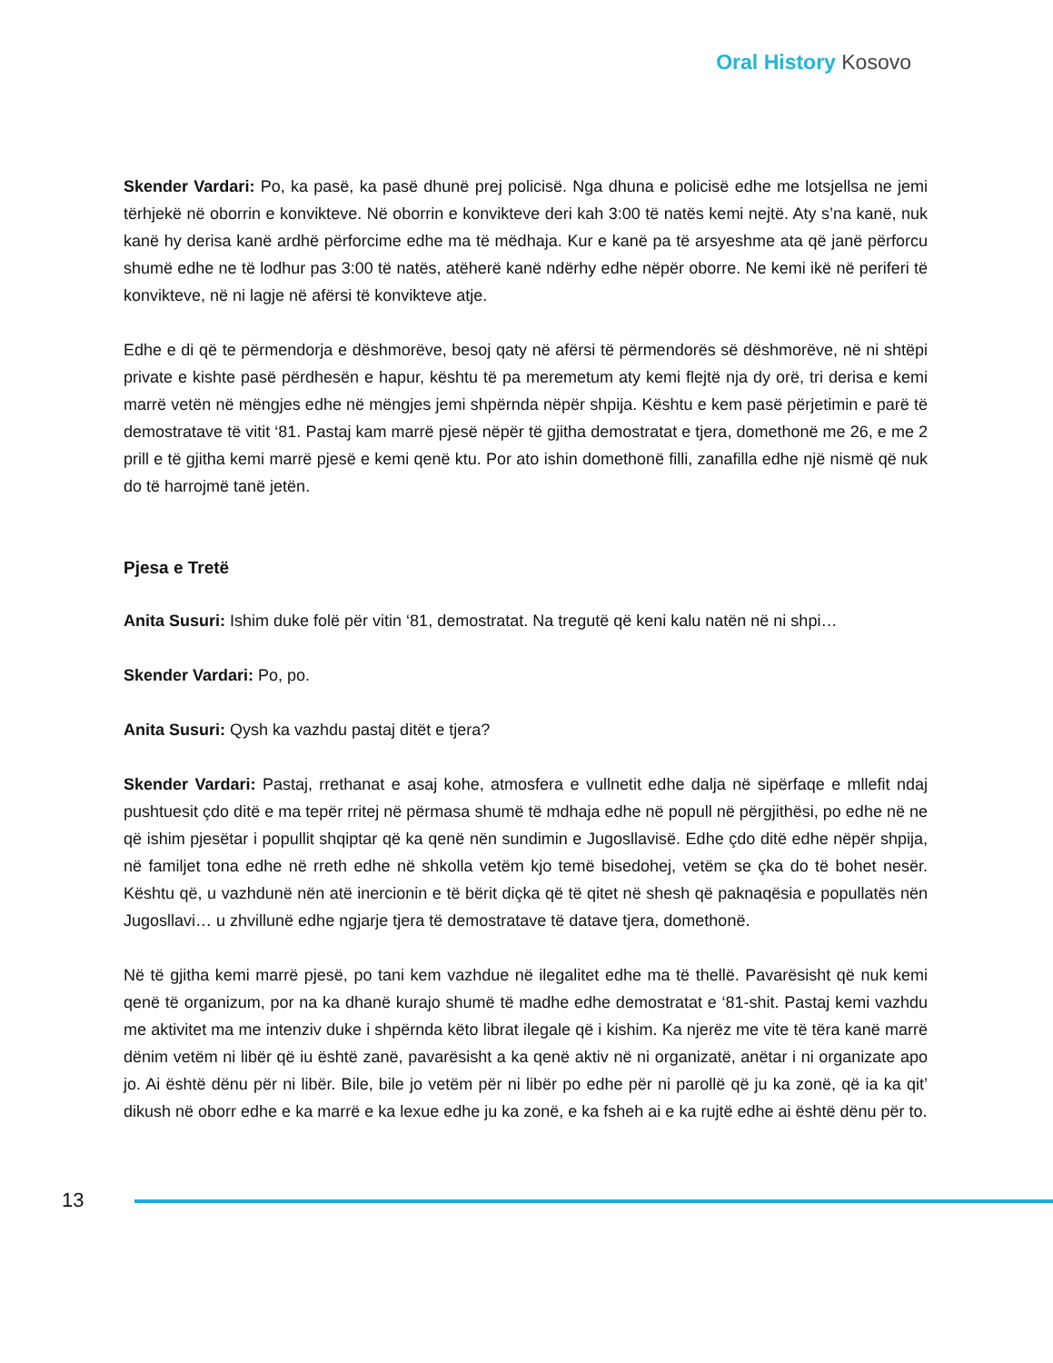Oral History Kosovo
Skender Vardari: Po, ka pasë, ka pasë dhunë prej policisë. Nga dhuna e policisë edhe me lotsjellsa ne jemi tërhjekë në oborrin e konvikteve. Në oborrin e konvikteve deri kah 3:00 të natës kemi nejtë. Aty s’na kanë, nuk kanë hy derisa kanë ardhë përforcime edhe ma të mëdhaja. Kur e kanë pa të arsyeshme ata që janë përforcu shumë edhe ne të lodhur pas 3:00 të natës, atëherë kanë ndërhy edhe nëpër oborre. Ne kemi ikë në periferi të konvikteve, në ni lagje në afërsi të konvikteve atje.
Edhe e di që te përmendorja e dëshmorëve, besoj qaty në afërsi të përmendorës së dëshmorëve, në ni shtëpi private e kishte pasë përdhesën e hapur, kështu të pa meremetum aty kemi flejtë nja dy orë, tri derisa e kemi marrë vetën në mëngjes edhe në mëngjes jemi shpërnda nëpër shpija. Kështu e kem pasë përjetimin e parë të demostratave të vitit ‘81. Pastaj kam marrë pjesë nëpër të gjitha demostratat e tjera, domethonë me 26, e me 2 prill e të gjitha kemi marrë pjesë e kemi qenë ktu. Por ato ishin domethonë filli, zanafilla edhe një nismë që nuk do të harrojmë tanë jetën.
Pjesa e Tretë
Anita Susuri: Ishim duke folë për vitin ‘81, demostratat. Na tregutë që keni kalu natën në ni shpi…
Skender Vardari: Po, po.
Anita Susuri: Qysh ka vazhdu pastaj ditët e tjera?
Skender Vardari: Pastaj, rrethanat e asaj kohe, atmosfera e vullnetit edhe dalja në sipërfaqe e mllefit ndaj pushtuesit çdo ditë e ma tepër rritej në përmasa shumë të mdhaja edhe në popull në përgjithësi, po edhe në ne që ishim pjesëtar i popullit shqiptar që ka qenë nën sundimin e Jugosllavisë. Edhe çdo ditë edhe nëpër shpija, në familjet tona edhe në rreth edhe në shkolla vetëm kjo temë bisedohej, vetëm se çka do të bohet nesër. Kështu që, u vazhdunë nën atë inercionin e të bërit diçka që të qitet në shesh që paknaqësia e popullatës nën Jugosllavi… u zhvillunë edhe ngjarje tjera të demostratave të datave tjera, domethonë.
Në të gjitha kemi marrë pjesë, po tani kem vazhdue në ilegalitet edhe ma të thellë. Pavarësisht që nuk kemi qenë të organizum, por na ka dhanë kurajo shumë të madhe edhe demostratat e ‘81-shit. Pastaj kemi vazhdu me aktivitet ma me intenziv duke i shpërnda këto librat ilegale që i kishim. Ka njerëz me vite të tëra kanë marrë dënim vetëm ni libër që iu është zanë, pavarësisht a ka qenë aktiv në ni organizatë, anëtar i ni organizate apo jo. Ai është dënu për ni libër. Bile, bile jo vetëm për ni libër po edhe për ni parollë që ju ka zonë, që ia ka qit’ dikush në oborr edhe e ka marrë e ka lexue edhe ju ka zonë, e ka fsheh ai e ka rujtë edhe ai është dënu për to.
13